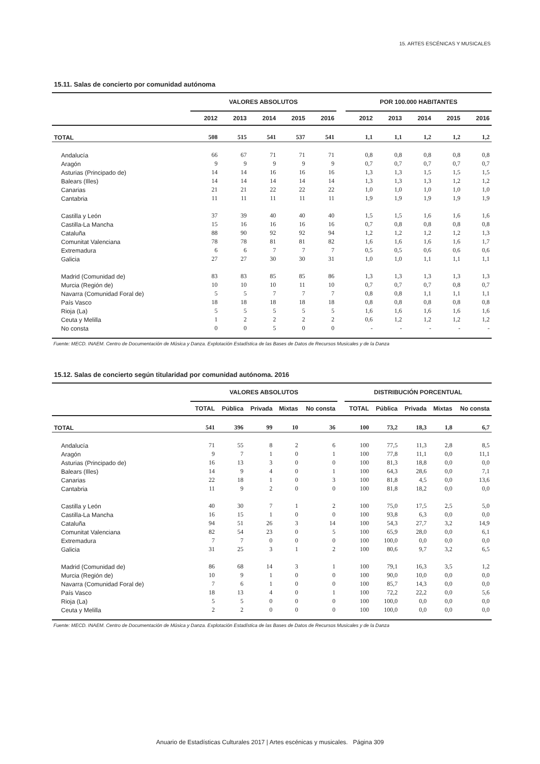15. ARTES ESCÉNICAS Y MUSICALES
15.11. Salas de concierto por comunidad autónoma
| | VALORES ABSOLUTOS | | | | | | POR 100.000 HABITANTES | | | | |
| --- | --- | --- | --- | --- | --- | --- | --- | --- | --- | --- | --- |
| | 2012 | 2013 | 2014 | 2015 | 2016 | | 2012 | 2013 | 2014 | 2015 | 2016 |
| TOTAL | 508 | 515 | 541 | 537 | 541 | | 1,1 | 1,1 | 1,2 | 1,2 | 1,2 |
| Andalucía | 66 | 67 | 71 | 71 | 71 | | 0,8 | 0,8 | 0,8 | 0,8 | 0,8 |
| Aragón | 9 | 9 | 9 | 9 | 9 | | 0,7 | 0,7 | 0,7 | 0,7 | 0,7 |
| Asturias (Principado de) | 14 | 14 | 16 | 16 | 16 | | 1,3 | 1,3 | 1,5 | 1,5 | 1,5 |
| Balears (Illes) | 14 | 14 | 14 | 14 | 14 | | 1,3 | 1,3 | 1,3 | 1,2 | 1,2 |
| Canarias | 21 | 21 | 22 | 22 | 22 | | 1,0 | 1,0 | 1,0 | 1,0 | 1,0 |
| Cantabria | 11 | 11 | 11 | 11 | 11 | | 1,9 | 1,9 | 1,9 | 1,9 | 1,9 |
| Castilla y León | 37 | 39 | 40 | 40 | 40 | | 1,5 | 1,5 | 1,6 | 1,6 | 1,6 |
| Castilla-La Mancha | 15 | 16 | 16 | 16 | 16 | | 0,7 | 0,8 | 0,8 | 0,8 | 0,8 |
| Cataluña | 88 | 90 | 92 | 92 | 94 | | 1,2 | 1,2 | 1,2 | 1,2 | 1,3 |
| Comunitat Valenciana | 78 | 78 | 81 | 81 | 82 | | 1,6 | 1,6 | 1,6 | 1,6 | 1,7 |
| Extremadura | 6 | 6 | 7 | 7 | 7 | | 0,5 | 0,5 | 0,6 | 0,6 | 0,6 |
| Galicia | 27 | 27 | 30 | 30 | 31 | | 1,0 | 1,0 | 1,1 | 1,1 | 1,1 |
| Madrid (Comunidad de) | 83 | 83 | 85 | 85 | 86 | | 1,3 | 1,3 | 1,3 | 1,3 | 1,3 |
| Murcia (Región de) | 10 | 10 | 10 | 11 | 10 | | 0,7 | 0,7 | 0,7 | 0,8 | 0,7 |
| Navarra (Comunidad Foral de) | 5 | 5 | 7 | 7 | 7 | | 0,8 | 0,8 | 1,1 | 1,1 | 1,1 |
| País Vasco | 18 | 18 | 18 | 18 | 18 | | 0,8 | 0,8 | 0,8 | 0,8 | 0,8 |
| Rioja (La) | 5 | 5 | 5 | 5 | 5 | | 1,6 | 1,6 | 1,6 | 1,6 | 1,6 |
| Ceuta y Melilla | 1 | 2 | 2 | 2 | 2 | | 0,6 | 1,2 | 1,2 | 1,2 | 1,2 |
| No consta | 0 | 0 | 5 | 0 | 0 | | - | - | - | - | - |
Fuente: MECD. INAEM. Centro de Documentación de Música y Danza. Explotación Estadística de las Bases de Datos de Recursos Musicales y de la Danza
15.12. Salas de concierto según titularidad por comunidad autónoma. 2016
| | VALORES ABSOLUTOS | | | | | | DISTRIBUCIÓN PORCENTUAL | | | | |
| --- | --- | --- | --- | --- | --- | --- | --- | --- | --- | --- | --- |
| | TOTAL | Pública | Privada | Mixtas | No consta | | TOTAL | Pública | Privada | Mixtas | No consta |
| TOTAL | 541 | 396 | 99 | 10 | 36 | | 100 | 73,2 | 18,3 | 1,8 | 6,7 |
| Andalucía | 71 | 55 | 8 | 2 | 6 | | 100 | 77,5 | 11,3 | 2,8 | 8,5 |
| Aragón | 9 | 7 | 1 | 0 | 1 | | 100 | 77,8 | 11,1 | 0,0 | 11,1 |
| Asturias (Principado de) | 16 | 13 | 3 | 0 | 0 | | 100 | 81,3 | 18,8 | 0,0 | 0,0 |
| Balears (Illes) | 14 | 9 | 4 | 0 | 1 | | 100 | 64,3 | 28,6 | 0,0 | 7,1 |
| Canarias | 22 | 18 | 1 | 0 | 3 | | 100 | 81,8 | 4,5 | 0,0 | 13,6 |
| Cantabria | 11 | 9 | 2 | 0 | 0 | | 100 | 81,8 | 18,2 | 0,0 | 0,0 |
| Castilla y León | 40 | 30 | 7 | 1 | 2 | | 100 | 75,0 | 17,5 | 2,5 | 5,0 |
| Castilla-La Mancha | 16 | 15 | 1 | 0 | 0 | | 100 | 93,8 | 6,3 | 0,0 | 0,0 |
| Cataluña | 94 | 51 | 26 | 3 | 14 | | 100 | 54,3 | 27,7 | 3,2 | 14,9 |
| Comunitat Valenciana | 82 | 54 | 23 | 0 | 5 | | 100 | 65,9 | 28,0 | 0,0 | 6,1 |
| Extremadura | 7 | 7 | 0 | 0 | 0 | | 100 | 100,0 | 0,0 | 0,0 | 0,0 |
| Galicia | 31 | 25 | 3 | 1 | 2 | | 100 | 80,6 | 9,7 | 3,2 | 6,5 |
| Madrid (Comunidad de) | 86 | 68 | 14 | 3 | 1 | | 100 | 79,1 | 16,3 | 3,5 | 1,2 |
| Murcia (Región de) | 10 | 9 | 1 | 0 | 0 | | 100 | 90,0 | 10,0 | 0,0 | 0,0 |
| Navarra (Comunidad Foral de) | 7 | 6 | 1 | 0 | 0 | | 100 | 85,7 | 14,3 | 0,0 | 0,0 |
| País Vasco | 18 | 13 | 4 | 0 | 1 | | 100 | 72,2 | 22,2 | 0,0 | 5,6 |
| Rioja (La) | 5 | 5 | 0 | 0 | 0 | | 100 | 100,0 | 0,0 | 0,0 | 0,0 |
| Ceuta y Melilla | 2 | 2 | 0 | 0 | 0 | | 100 | 100,0 | 0,0 | 0,0 | 0,0 |
Fuente: MECD. INAEM. Centro de Documentación de Música y Danza. Explotación Estadística de las Bases de Datos de Recursos Musicales y de la Danza
Anuario de Estadísticas Culturales 2017 | Artes escénicas y musicales. Página 309